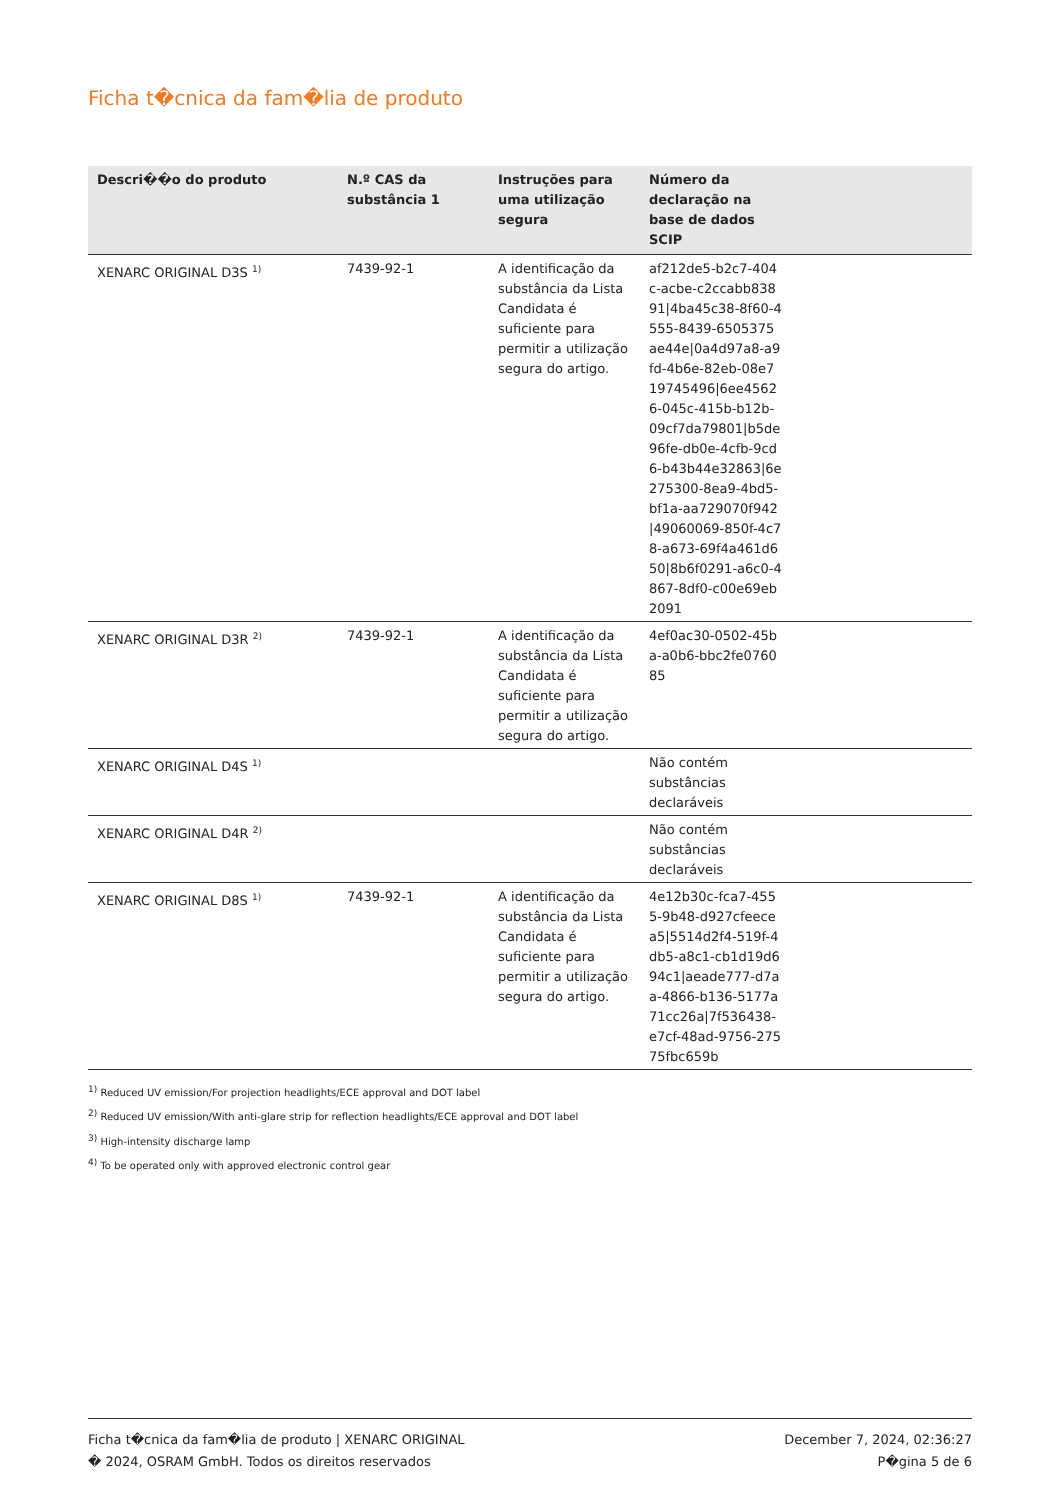Ficha t�cnica da fam�lia de produto
| Descri��o do produto | N.º CAS da substância 1 | Instruções para uma utilização segura | Número da declaração na base de dados SCIP | |
| --- | --- | --- | --- | --- |
| XENARC ORIGINAL D3S <sup>1)</sup> | 7439-92-1 | A identificação da substância da Lista Candidata é suficiente para permitir a utilização segura do artigo. | af212de5-b2c7-404c-acbe-c2ccabb83891/4ba45c38-8f60-4555-8439-6505375ae44e/0a4d97a8-a9fd-4b6e-82eb-08e719745496/6ee45626-045c-415b-b12b-09cf7da79801/b5de96fe-db0e-4cfb-9cd6-b43b44e32863/6e275300-8ea9-4bd5-bf1a-aa729070f942/49060069-850f-4c78-a673-69f4a461d650/8b6f0291-a6c0-4867-8df0-c00e69eb2091 | |
| XENARC ORIGINAL D3R <sup>2)</sup> | 7439-92-1 | A identificação da substância da Lista Candidata é suficiente para permitir a utilização segura do artigo. | 4ef0ac30-0502-45ba-a0b6-bbc2fe076085 | |
| XENARC ORIGINAL D4S <sup>1)</sup> | | | Não contém substâncias declaráveis | |
| XENARC ORIGINAL D4R <sup>2)</sup> | | | Não contém substâncias declaráveis | |
| XENARC ORIGINAL D8S <sup>1)</sup> | 7439-92-1 | A identificação da substância da Lista Candidata é suficiente para permitir a utilização segura do artigo. | 4e12b30c-fca7-4555-9b48-d927cfeecea5/5514d2f4-519f-4db5-a8c1-cb1d19d694c1/aeade777-d7aa-4866-b136-5177a71cc26a/7f536438-e7cf-48ad-9756-27575fbc659b | |
<sup>1)</sup> Reduced UV emission/For projection headlights/ECE approval and DOT label
<sup>2)</sup> Reduced UV emission/With anti-glare strip for reflection headlights/ECE approval and DOT label
<sup>3)</sup> High-intensity discharge lamp
<sup>4)</sup> To be operated only with approved electronic control gear
Ficha t�cnica da fam�lia de produto | XENARC ORIGINAL
� 2024, OSRAM GmbH. Todos os direitos reservados
December 7, 2024, 02:36:27
P�gina 5 de 6